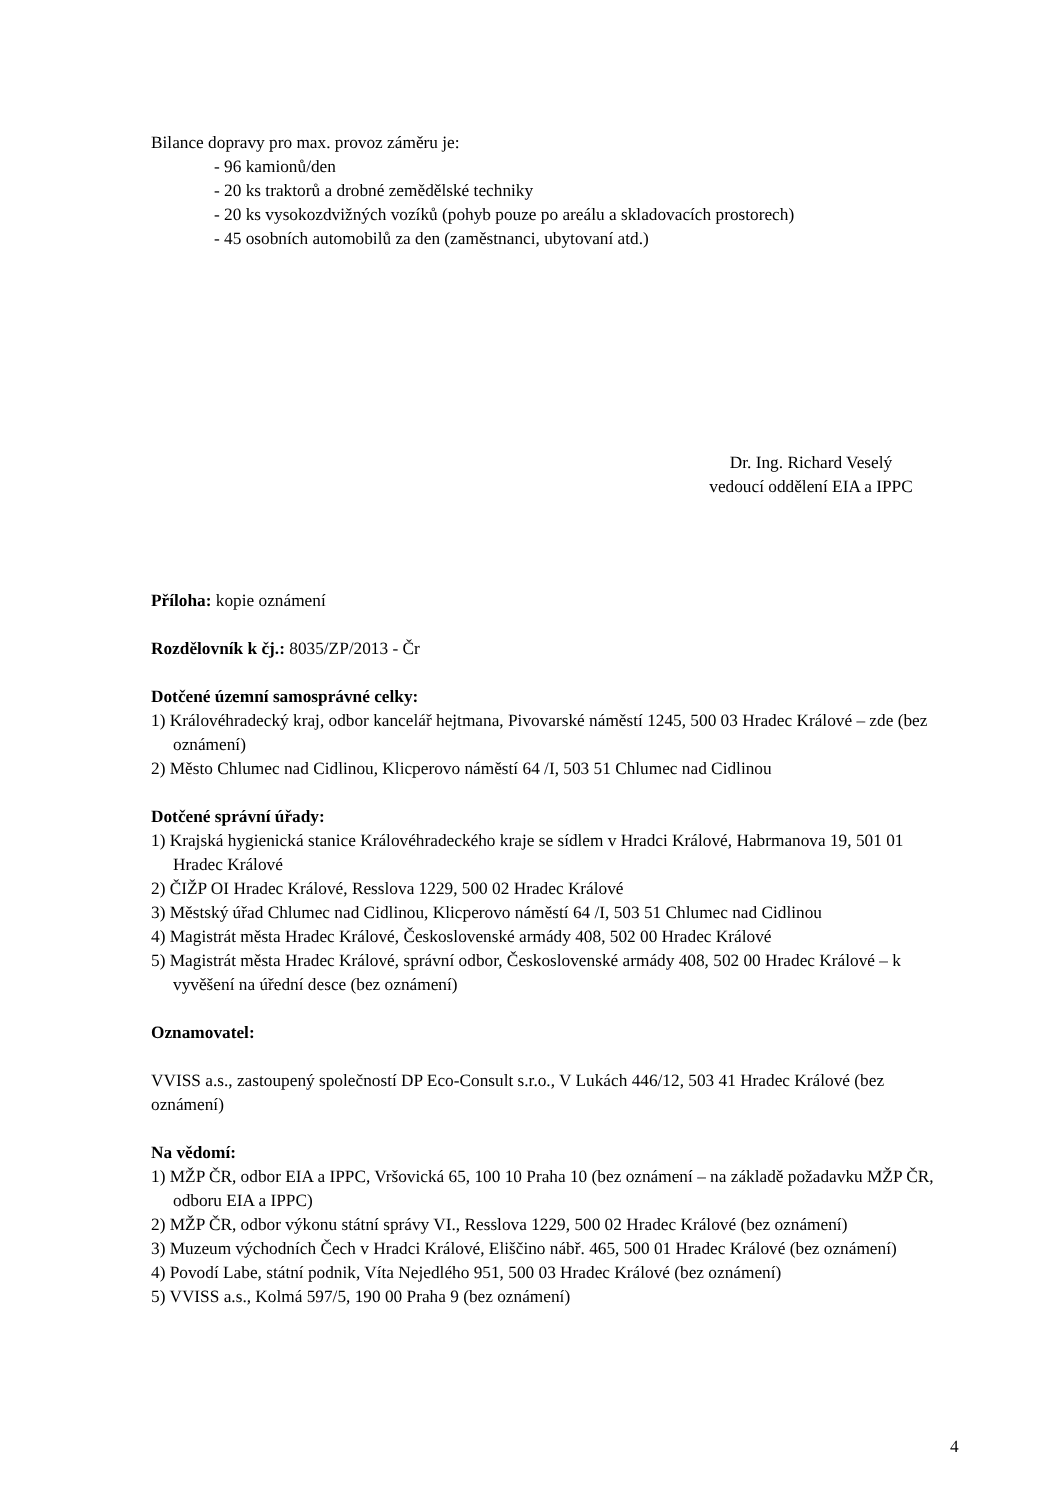Bilance dopravy pro max. provoz záměru je:
- 96 kamionů/den
- 20 ks traktorů a drobné zemědělské techniky
- 20 ks vysokozdvižných vozíků (pohyb pouze po areálu a skladovacích prostorech)
- 45 osobních automobilů za den (zaměstnanci, ubytovaní atd.)
Dr. Ing. Richard Veselý
vedoucí oddělení EIA a IPPC
Příloha: kopie oznámení
Rozdělovník k čj.: 8035/ZP/2013 - Čr
Dotčené územní samosprávné celky:
1) Královéhradecký kraj, odbor kancelář hejtmana, Pivovarské náměstí 1245, 500 03 Hradec Králové – zde (bez oznámení)
2) Město Chlumec nad Cidlinou, Klicperovo náměstí 64 /I, 503 51 Chlumec nad Cidlinou
Dotčené správní úřady:
1) Krajská hygienická stanice Královéhradeckého kraje se sídlem v Hradci Králové, Habrmanova 19, 501 01 Hradec Králové
2) ČIŽP OI Hradec Králové, Resslova 1229, 500 02 Hradec Králové
3) Městský úřad Chlumec nad Cidlinou, Klicperovo náměstí 64 /I, 503 51 Chlumec nad Cidlinou
4) Magistrát města Hradec Králové, Československé armády 408, 502 00 Hradec Králové
5) Magistrát města Hradec Králové, správní odbor, Československé armády 408, 502 00 Hradec Králové – k vyvěšení na úřední desce (bez oznámení)
Oznamovatel:
VVISS a.s., zastoupený společností DP Eco-Consult s.r.o., V Lukách 446/12, 503 41 Hradec Králové (bez oznámení)
Na vědomí:
1) MŽP ČR, odbor EIA a IPPC, Vršovická 65, 100 10 Praha 10 (bez oznámení – na základě požadavku MŽP ČR, odboru EIA a IPPC)
2) MŽP ČR, odbor výkonu státní správy VI., Resslova 1229, 500 02 Hradec Králové (bez oznámení)
3) Muzeum východních Čech v Hradci Králové, Eliščino nábř. 465, 500 01 Hradec Králové (bez oznámení)
4) Povodí Labe, státní podnik, Víta Nejedlého 951, 500 03 Hradec Králové (bez oznámení)
5) VVISS a.s., Kolmá 597/5, 190 00 Praha 9 (bez oznámení)
4